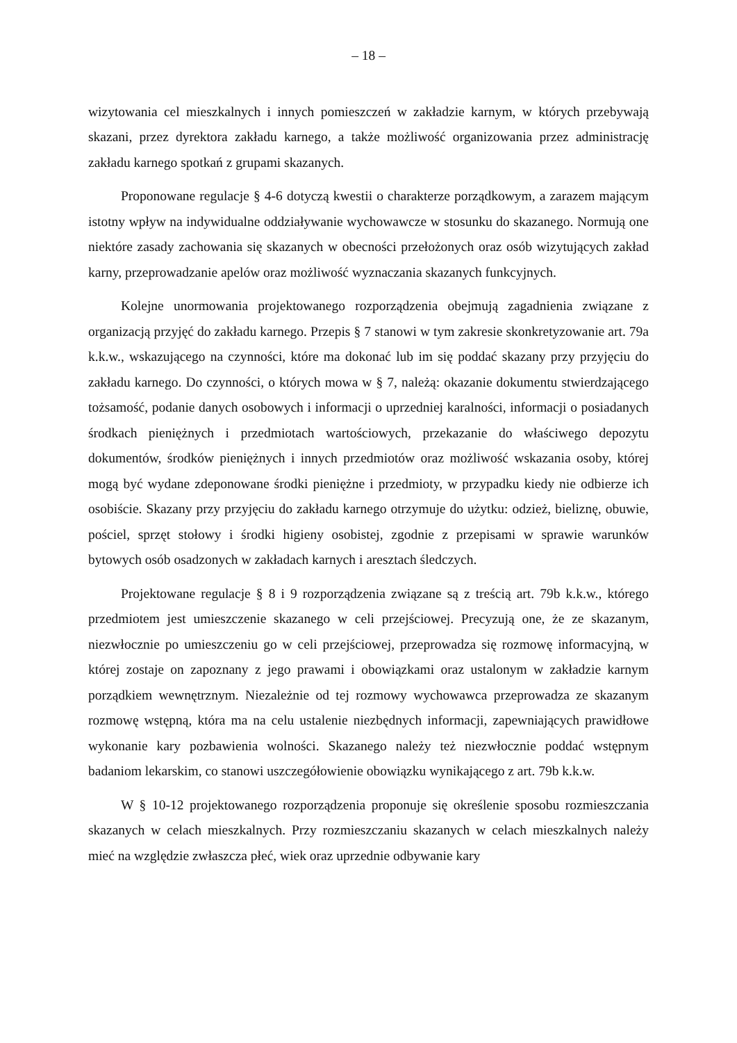– 18 –
wizytowania cel mieszkalnych i innych pomieszczeń w zakładzie karnym, w których przebywają skazani, przez dyrektora zakładu karnego, a także możliwość organizowania przez administrację zakładu karnego spotkań z grupami skazanych.
Proponowane regulacje § 4-6 dotyczą kwestii o charakterze porządkowym, a zarazem mającym istotny wpływ na indywidualne oddziaływanie wychowawcze w stosunku do skazanego. Normują one niektóre zasady zachowania się skazanych w obecności przełożonych oraz osób wizytujących zakład karny, przeprowadzanie apelów oraz możliwość wyznaczania skazanych funkcyjnych.
Kolejne unormowania projektowanego rozporządzenia obejmują zagadnienia związane z organizacją przyjęć do zakładu karnego. Przepis § 7 stanowi w tym zakresie skonkretyzowanie art. 79a k.k.w., wskazującego na czynności, które ma dokonać lub im się poddać skazany przy przyjęciu do zakładu karnego. Do czynności, o których mowa w § 7, należą: okazanie dokumentu stwierdzającego tożsamość, podanie danych osobowych i informacji o uprzedniej karalności, informacji o posiadanych środkach pieniężnych i przedmiotach wartościowych, przekazanie do właściwego depozytu dokumentów, środków pieniężnych i innych przedmiotów oraz możliwość wskazania osoby, której mogą być wydane zdeponowane środki pieniężne i przedmioty, w przypadku kiedy nie odbierze ich osobiście. Skazany przy przyjęciu do zakładu karnego otrzymuje do użytku: odzież, bieliznę, obuwie, pościel, sprzęt stołowy i środki higieny osobistej, zgodnie z przepisami w sprawie warunków bytowych osób osadzonych w zakładach karnych i aresztach śledczych.
Projektowane regulacje § 8 i 9 rozporządzenia związane są z treścią art. 79b k.k.w., którego przedmiotem jest umieszczenie skazanego w celi przejściowej. Precyzują one, że ze skazanym, niezwłocznie po umieszczeniu go w celi przejściowej, przeprowadza się rozmowę informacyjną, w której zostaje on zapoznany z jego prawami i obowiązkami oraz ustalonym w zakładzie karnym porządkiem wewnętrznym. Niezależnie od tej rozmowy wychowawca przeprowadza ze skazanym rozmowę wstępną, która ma na celu ustalenie niezbędnych informacji, zapewniających prawidłowe wykonanie kary pozbawienia wolności. Skazanego należy też niezwłocznie poddać wstępnym badaniom lekarskim, co stanowi uszczegółowienie obowiązku wynikającego z art. 79b k.k.w.
W § 10-12 projektowanego rozporządzenia proponuje się określenie sposobu rozmieszczania skazanych w celach mieszkalnych. Przy rozmieszczaniu skazanych w celach mieszkalnych należy mieć na względzie zwłaszcza płeć, wiek oraz uprzednie odbywanie kary